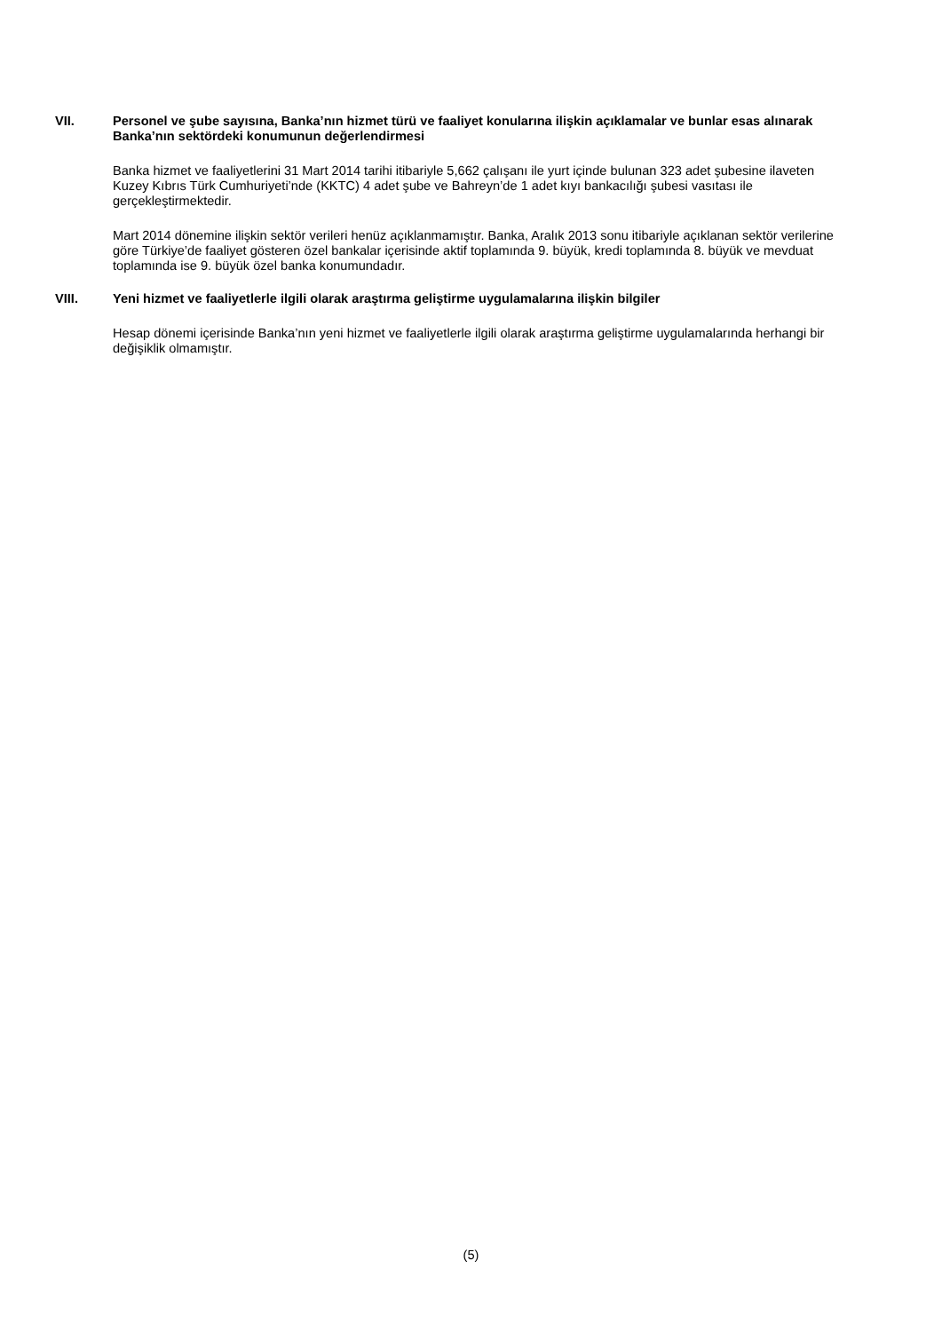VII. Personel ve şube sayısına, Banka’nın hizmet türü ve faaliyet konularına ilişkin açıklamalar ve bunlar esas alınarak Banka’nın sektördeki konumunun değerlendirmesi
Banka hizmet ve faaliyetlerini 31 Mart 2014 tarihi itibariyle 5,662 çalışanı ile yurt içinde bulunan 323 adet şubesine ilaveten Kuzey Kıbrıs Türk Cumhuriyeti’nde (KKTC) 4 adet şube ve Bahreyn’de 1 adet kıyı bankacılığı şubesi vasıtası ile gerçekleştirmektedir.
Mart 2014 dönemine ilişkin sektör verileri henüz açıklanmamıştır. Banka, Aralık 2013 sonu itibariyle açıklanan sektör verilerine göre Türkiye’de faaliyet gösteren özel bankalar içerisinde aktif toplamında 9. büyük, kredi toplamında 8. büyük ve mevduat toplamında ise 9. büyük özel banka konumundadır.
VIII. Yeni hizmet ve faaliyetlerle ilgili olarak araştırma geliştirme uygulamalarına ilişkin bilgiler
Hesap dönemi içerisinde Banka’nın yeni hizmet ve faaliyetlerle ilgili olarak araştırma geliştirme uygulamalarında herhangi bir değişiklik olmamıştır.
(5)